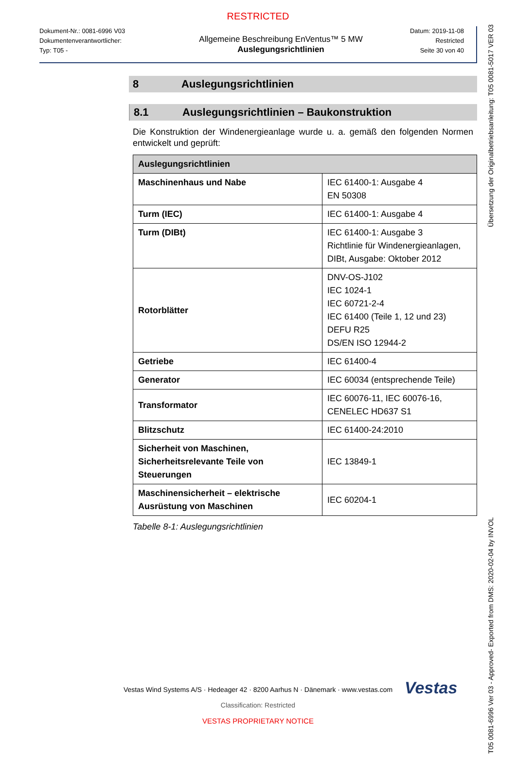RESTRICTED
Dokument-Nr.: 0081-6996 V03
Dokumentenverantwortlicher:
Typ: T05 -
Allgemeine Beschreibung EnVentus™ 5 MW
Auslegungsrichtlinien
Datum: 2019-11-08
Restricted
Seite 30 von 40
8 Auslegungsrichtlinien
8.1 Auslegungsrichtlinien – Baukonstruktion
Die Konstruktion der Windenergieanlage wurde u. a. gemäß den folgenden Normen entwickelt und geprüft:
| Auslegungsrichtlinien | |
| --- | --- |
| Maschinenhaus und Nabe | IEC 61400-1: Ausgabe 4 EN 50308 |
| Turm (IEC) | IEC 61400-1: Ausgabe 4 |
| Turm (DIBt) | IEC 61400-1: Ausgabe 3 Richtlinie für Windenergieanlagen, DIBt, Ausgabe: Oktober 2012 |
| Rotorblätter | DNV-OS-J102 IEC 1024-1 IEC 60721-2-4 IEC 61400 (Teile 1, 12 und 23) DEFU R25 DS/EN ISO 12944-2 |
| Getriebe | IEC 61400-4 |
| Generator | IEC 60034 (entsprechende Teile) |
| Transformator | IEC 60076-11, IEC 60076-16, CENELEC HD637 S1 |
| Blitzschutz | IEC 61400-24:2010 |
| Sicherheit von Maschinen, Sicherheitsrelevante Teile von Steuerungen | IEC 13849-1 |
| Maschinensicherheit – elektrische Ausrüstung von Maschinen | IEC 60204-1 |
Tabelle 8-1: Auslegungsrichtlinien
Vestas
Vestas Wind Systems A/S · Hedeager 42 · 8200 Aarhus N · Dänemark · www.vestas.com
Classification: Restricted
VESTAS PROPRIETARY NOTICE
T05 0081-6996 Ver 03 - Approved- Exported from DMS: 2020-02-04 by INVOL Übersetzung der Originalbetriebsanleitung: T05 0081-5017 VER 03